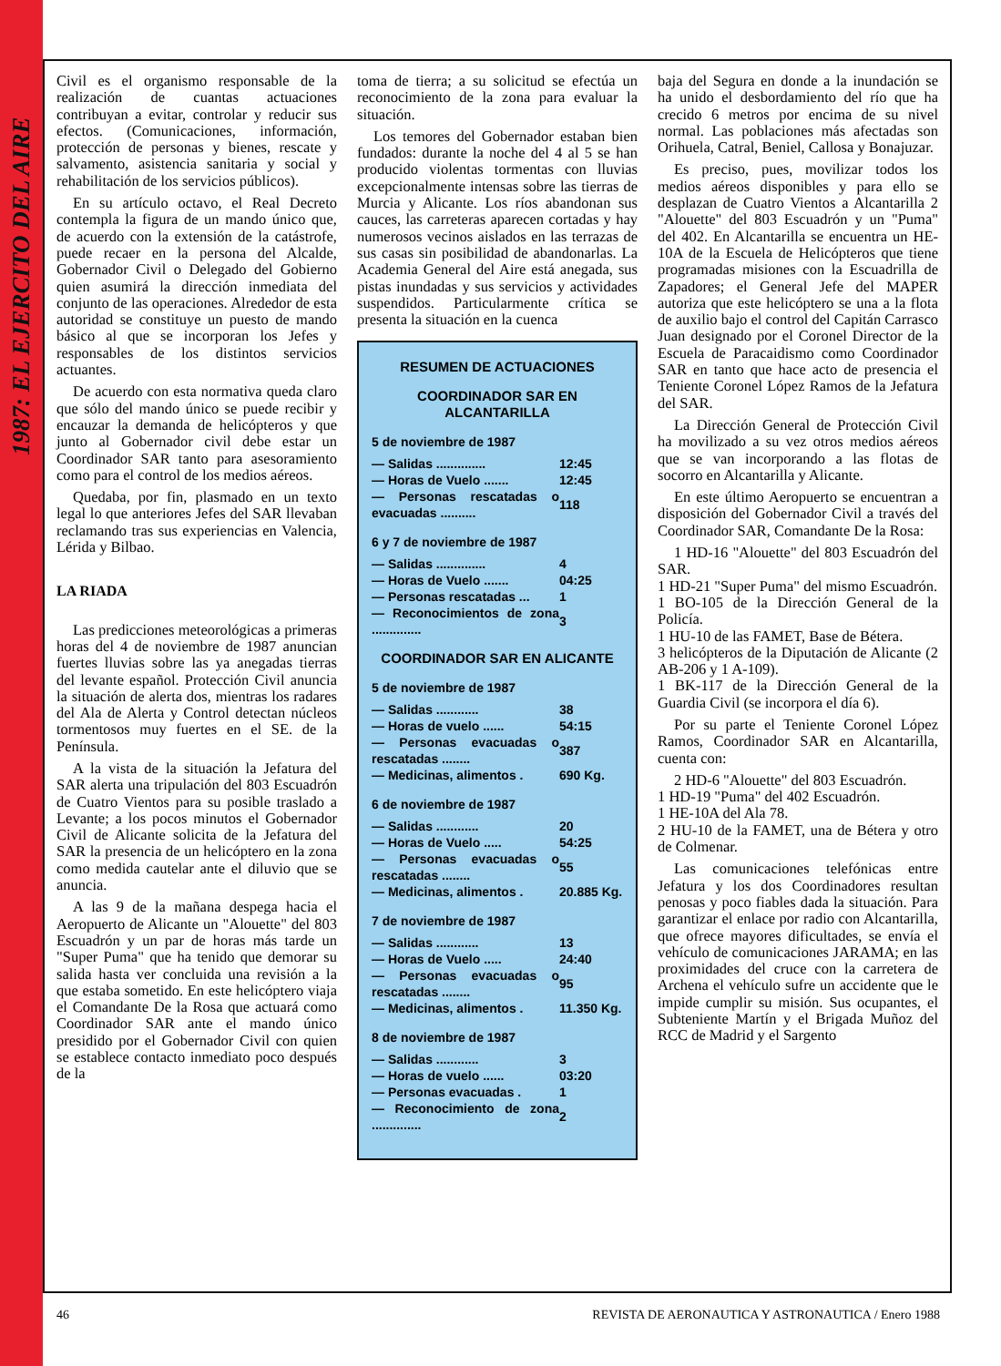1987: EL EJERCITO DEL AIRE
Civil es el organismo responsable de la realización de cuantas actuaciones contribuyan a evitar, controlar y reducir sus efectos. (Comunicaciones, información, protección de personas y bienes, rescate y salvamento, asistencia sanitaria y social y rehabilitación de los servicios públicos).
En su artículo octavo, el Real Decreto contempla la figura de un mando único que, de acuerdo con la extensión de la catástrofe, puede recaer en la persona del Alcalde, Gobernador Civil o Delegado del Gobierno quien asumirá la dirección inmediata del conjunto de las operaciones. Alrededor de esta autoridad se constituye un puesto de mando básico al que se incorporan los Jefes y responsables de los distintos servicios actuantes.
De acuerdo con esta normativa queda claro que sólo del mando único se puede recibir y encauzar la demanda de helicópteros y que junto al Gobernador civil debe estar un Coordinador SAR tanto para asesoramiento como para el control de los medios aéreos.
Quedaba, por fin, plasmado en un texto legal lo que anteriores Jefes del SAR llevaban reclamando tras sus experiencias en Valencia, Lérida y Bilbao.
LA RIADA
Las predicciones meteorológicas a primeras horas del 4 de noviembre de 1987 anuncian fuertes lluvias sobre las ya anegadas tierras del levante español. Protección Civil anuncia la situación de alerta dos, mientras los radares del Ala de Alerta y Control detectan núcleos tormentosos muy fuertes en el SE. de la Península.
A la vista de la situación la Jefatura del SAR alerta una tripulación del 803 Escuadrón de Cuatro Vientos para su posible traslado a Levante; a los pocos minutos el Gobernador Civil de Alicante solicita de la Jefatura del SAR la presencia de un helicóptero en la zona como medida cautelar ante el diluvio que se anuncia.
A las 9 de la mañana despega hacia el Aeropuerto de Alicante un "Alouette" del 803 Escuadrón y un par de horas más tarde un "Super Puma" que ha tenido que demorar su salida hasta ver concluida una revisión a la que estaba sometido. En este helicóptero viaja el Comandante De la Rosa que actuará como Coordinador SAR ante el mando único presidido por el Gobernador Civil con quien se establece contacto inmediato poco después de la
toma de tierra; a su solicitud se efectúa un reconocimiento de la zona para evaluar la situación.
Los temores del Gobernador estaban bien fundados: durante la noche del 4 al 5 se han producido violentas tormentas con lluvias excepcionalmente intensas sobre las tierras de Murcia y Alicante. Los ríos abandonan sus cauces, las carreteras aparecen cortadas y hay numerosos vecinos aislados en las terrazas de sus casas sin posibilidad de abandonarlas. La Academia General del Aire está anegada, sus pistas inundadas y sus servicios y actividades suspendidos. Particularmente crítica se presenta la situación en la cuenca
RESUMEN DE ACTUACIONES
COORDINADOR SAR EN ALCANTARILLA
5 de noviembre de 1987
| — Salidas .............. | 12:45 |
| — Horas de Vuelo ....... | 12:45 |
| — Personas rescatadas o evacuadas .......... | 118 |
6 y 7 de noviembre de 1987
| — Salidas .............. | 4 |
| — Horas de Vuelo ....... | 04:25 |
| — Personas rescatadas ... | 1 |
| — Reconocimientos de zona .............. | 3 |
COORDINADOR SAR EN ALICANTE
5 de noviembre de 1987
| — Salidas ............ | 38 |
| — Horas de vuelo ...... | 54:15 |
| — Personas evacuadas o rescatadas ........ | 387 |
| — Medicinas, alimentos . | 690 Kg. |
6 de noviembre de 1987
| — Salidas ............ | 20 |
| — Horas de Vuelo ..... | 54:25 |
| — Personas evacuadas o rescatadas ........ | 55 |
| — Medicinas, alimentos . | 20.885 Kg. |
7 de noviembre de 1987
| — Salidas ............ | 13 |
| — Horas de Vuelo ..... | 24:40 |
| — Personas evacuadas o rescatadas ........ | 95 |
| — Medicinas, alimentos . | 11.350 Kg. |
8 de noviembre de 1987
| — Salidas ............ | 3 |
| — Horas de vuelo ...... | 03:20 |
| — Personas evacuadas . | 1 |
| — Reconocimiento de zona .............. | 2 |
baja del Segura en donde a la inundación se ha unido el desbordamiento del río que ha crecido 6 metros por encima de su nivel normal. Las poblaciones más afectadas son Orihuela, Catral, Beniel, Callosa y Bonajuzar.
Es preciso, pues, movilizar todos los medios aéreos disponibles y para ello se desplazan de Cuatro Vientos a Alcantarilla 2 "Alouette" del 803 Escuadrón y un "Puma" del 402. En Alcantarilla se encuentra un HE-10A de la Escuela de Helicópteros que tiene programadas misiones con la Escuadrilla de Zapadores; el General Jefe del MAPER autoriza que este helicóptero se una a la flota de auxilio bajo el control del Capitán Carrasco Juan designado por el Coronel Director de la Escuela de Paracaidismo como Coordinador SAR en tanto que hace acto de presencia el Teniente Coronel López Ramos de la Jefatura del SAR.
La Dirección General de Protección Civil ha movilizado a su vez otros medios aéreos que se van incorporando a las flotas de socorro en Alcantarilla y Alicante.
En este último Aeropuerto se encuentran a disposición del Gobernador Civil a través del Coordinador SAR, Comandante De la Rosa:
1 HD-16 "Alouette" del 803 Escuadrón del SAR.
1 HD-21 "Super Puma" del mismo Escuadrón.
1 BO-105 de la Dirección General de la Policía.
1 HU-10 de las FAMET, Base de Bétera.
3 helicópteros de la Diputación de Alicante (2 AB-206 y 1 A-109).
1 BK-117 de la Dirección General de la Guardia Civil (se incorpora el día 6).
Por su parte el Teniente Coronel López Ramos, Coordinador SAR en Alcantarilla, cuenta con:
2 HD-6 "Alouette" del 803 Escuadrón.
1 HD-19 "Puma" del 402 Escuadrón.
1 HE-10A del Ala 78.
2 HU-10 de la FAMET, una de Bétera y otro de Colmenar.
Las comunicaciones telefónicas entre Jefatura y los dos Coordinadores resultan penosas y poco fiables dada la situación. Para garantizar el enlace por radio con Alcantarilla, que ofrece mayores dificultades, se envía el vehículo de comunicaciones JARAMA; en las proximidades del cruce con la carretera de Archena el vehículo sufre un accidente que le impide cumplir su misión. Sus ocupantes, el Subteniente Martín y el Brigada Muñoz del RCC de Madrid y el Sargento
46 REVISTA DE AERONAUTICA Y ASTRONAUTICA / Enero 1988